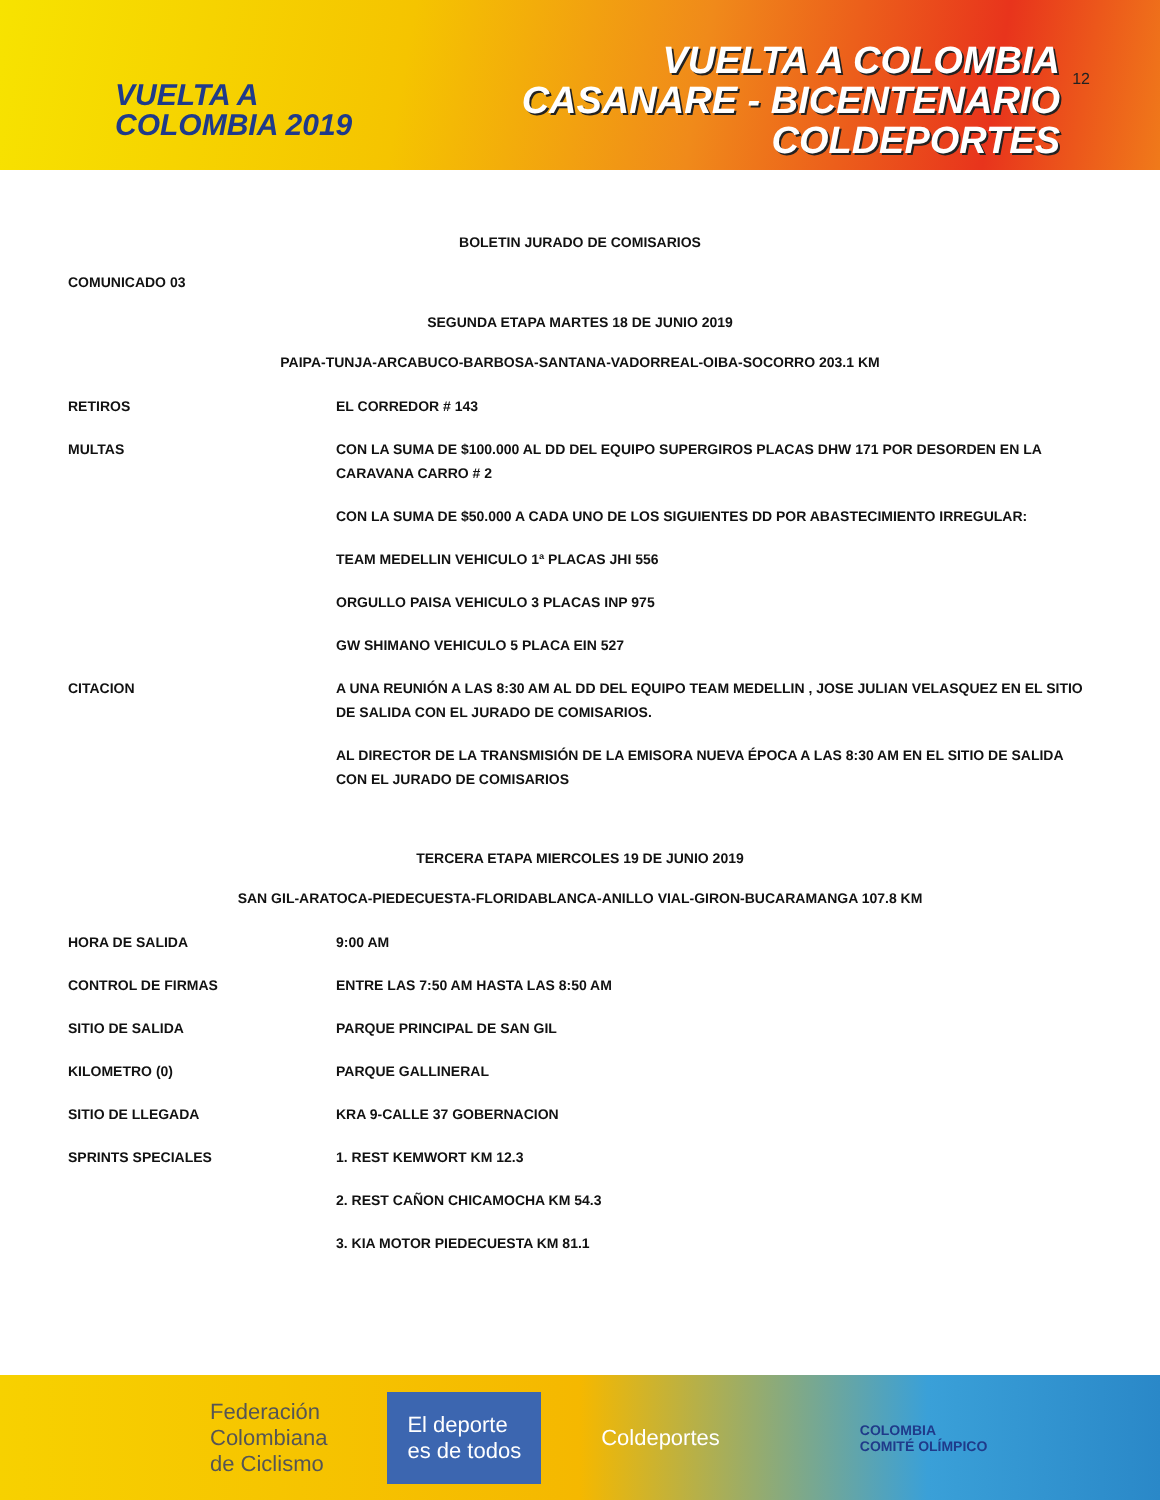VUELTA A
COLOMBIA 2019
VUELTA A COLOMBIA
CASANARE - BICENTENARIO
COLDEPORTES
12
BOLETIN JURADO DE COMISARIOS
COMUNICADO 03
SEGUNDA ETAPA MARTES 18 DE JUNIO 2019
PAIPA-TUNJA-ARCABUCO-BARBOSA-SANTANA-VADORREAL-OIBA-SOCORRO 203.1 KM
| RETIROS | EL CORREDOR # 143 |
| MULTAS | CON LA SUMA DE $100.000 AL DD DEL EQUIPO SUPERGIROS PLACAS DHW 171 POR DESORDEN EN LA CARAVANA CARRO # 2 |
| | CON LA SUMA DE $50.000 A CADA UNO DE LOS SIGUIENTES DD POR ABASTECIMIENTO IRREGULAR: |
| | TEAM MEDELLIN VEHICULO 1ª PLACAS JHI 556 |
| | ORGULLO PAISA VEHICULO 3 PLACAS INP 975 |
| | GW SHIMANO VEHICULO 5 PLACA EIN 527 |
| CITACION | A UNA REUNIÓN A LAS 8:30 AM AL DD DEL EQUIPO TEAM MEDELLIN , JOSE JULIAN VELASQUEZ EN EL SITIO DE SALIDA CON EL JURADO DE COMISARIOS. |
| | AL DIRECTOR DE LA TRANSMISIÓN DE LA EMISORA NUEVA ÉPOCA A LAS 8:30 AM EN EL SITIO DE SALIDA CON EL JURADO DE COMISARIOS |
TERCERA ETAPA MIERCOLES 19 DE JUNIO 2019
SAN GIL-ARATOCA-PIEDECUESTA-FLORIDABLANCA-ANILLO VIAL-GIRON-BUCARAMANGA 107.8 KM
| HORA DE SALIDA | 9:00 AM |
| CONTROL DE FIRMAS | ENTRE LAS 7:50 AM HASTA LAS 8:50 AM |
| SITIO DE SALIDA | PARQUE PRINCIPAL DE SAN GIL |
| KILOMETRO (0) | PARQUE GALLINERAL |
| SITIO DE LLEGADA | KRA 9-CALLE 37 GOBERNACION |
| SPRINTS SPECIALES | 1. REST KEMWORT KM 12.3 |
| | 2. REST CAÑON CHICAMOCHA KM 54.3 |
| | 3. KIA MOTOR PIEDECUESTA KM 81.1 |
Federación
Colombiana
de Ciclismo El deporte
es de todos Coldeportes COLOMBIA
COMITÉ OLÍMPICO